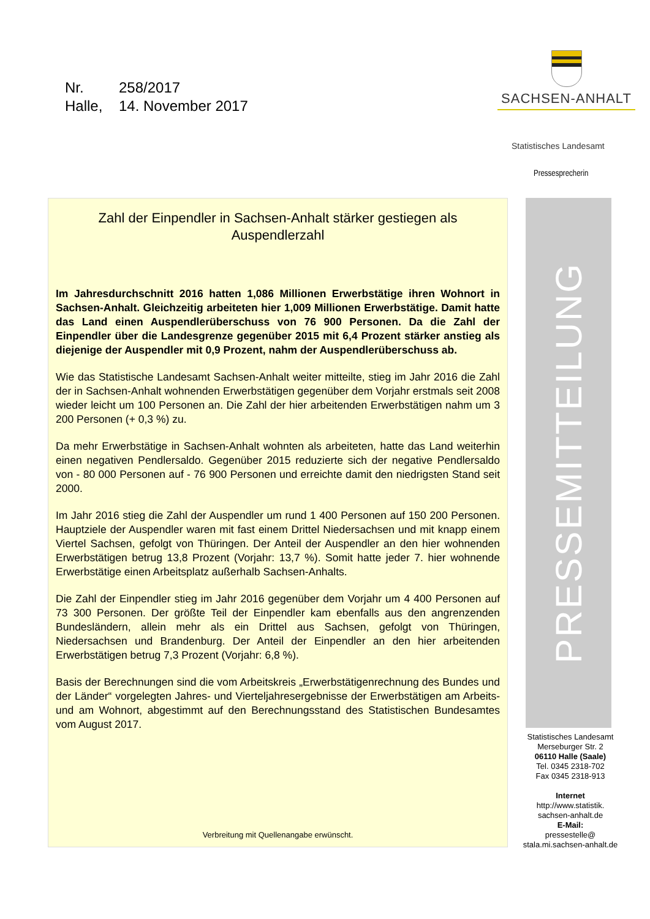Nr. 258/2017
Halle, 14. November 2017
SACHSEN-ANHALT
Statistisches Landesamt
Pressesprecherin
Zahl der Einpendler in Sachsen-Anhalt stärker gestiegen als Auspendlerzahl
Im Jahresdurchschnitt 2016 hatten 1,086 Millionen Erwerbstätige ihren Wohnort in Sachsen-Anhalt. Gleichzeitig arbeiteten hier 1,009 Millionen Erwerbstätige. Damit hatte das Land einen Auspendlerüberschuss von 76 900 Personen. Da die Zahl der Einpendler über die Landesgrenze gegenüber 2015 mit 6,4 Prozent stärker anstieg als diejenige der Auspendler mit 0,9 Prozent, nahm der Auspendlerüberschuss ab.
Wie das Statistische Landesamt Sachsen-Anhalt weiter mitteilte, stieg im Jahr 2016 die Zahl der in Sachsen-Anhalt wohnenden Erwerbstätigen gegenüber dem Vorjahr erstmals seit 2008 wieder leicht um 100 Personen an. Die Zahl der hier arbeitenden Erwerbstätigen nahm um 3 200 Personen (+ 0,3 %) zu.
Da mehr Erwerbstätige in Sachsen-Anhalt wohnten als arbeiteten, hatte das Land weiterhin einen negativen Pendlersaldo. Gegenüber 2015 reduzierte sich der negative Pendlersaldo von - 80 000 Personen auf - 76 900 Personen und erreichte damit den niedrigsten Stand seit 2000.
Im Jahr 2016 stieg die Zahl der Auspendler um rund 1 400 Personen auf 150 200 Personen. Hauptziele der Auspendler waren mit fast einem Drittel Niedersachsen und mit knapp einem Viertel Sachsen, gefolgt von Thüringen. Der Anteil der Auspendler an den hier wohnenden Erwerbstätigen betrug 13,8 Prozent (Vorjahr: 13,7 %). Somit hatte jeder 7. hier wohnende Erwerbstätige einen Arbeitsplatz außerhalb Sachsen-Anhalts.
Die Zahl der Einpendler stieg im Jahr 2016 gegenüber dem Vorjahr um 4 400 Personen auf 73 300 Personen. Der größte Teil der Einpendler kam ebenfalls aus den angrenzenden Bundesländern, allein mehr als ein Drittel aus Sachsen, gefolgt von Thüringen, Niedersachsen und Brandenburg. Der Anteil der Einpendler an den hier arbeitenden Erwerbstätigen betrug 7,3 Prozent (Vorjahr: 6,8 %).
Basis der Berechnungen sind die vom Arbeitskreis „Erwerbstätigenrechnung des Bundes und der Länder“ vorgelegten Jahres- und Vierteljahresergebnisse der Erwerbstätigen am Arbeits- und am Wohnort, abgestimmt auf den Berechnungsstand des Statistischen Bundesamtes vom August 2017.
Verbreitung mit Quellenangabe erwünscht.
PRESSEMITTEILUNG
Statistisches Landesamt
Merseburger Str. 2
06110 Halle (Saale)
Tel. 0345 2318-702
Fax 0345 2318-913
Internet
http://www.statistik.
sachsen-anhalt.de
E-Mail:
pressestelle@
stala.mi.sachsen-anhalt.de